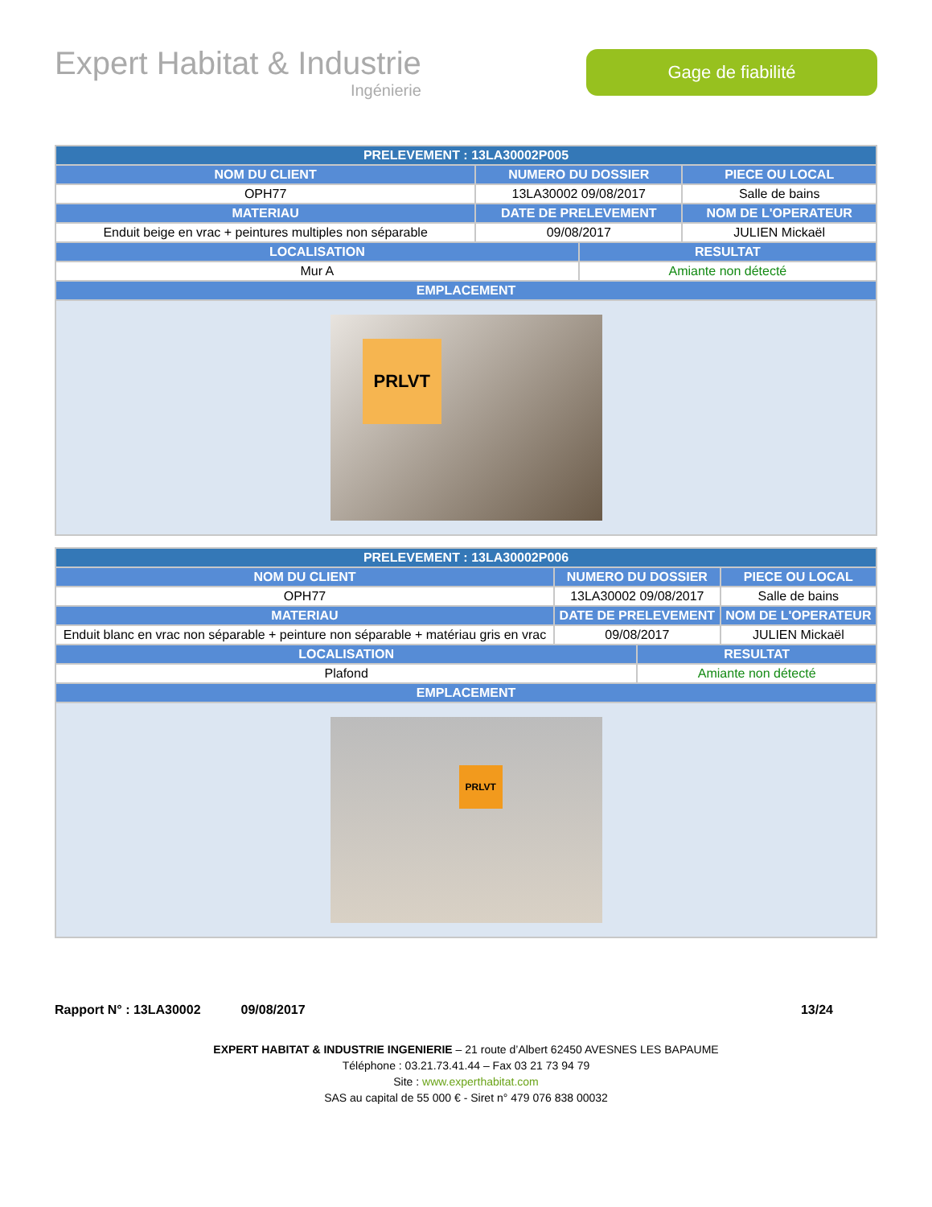Expert Habitat & Industrie
Ingénierie
Gage de fiabilité
| PRELEVEMENT : 13LA30002P005 | | | |
| --- | --- | --- | --- |
| NOM DU CLIENT | NUMERO DU DOSSIER | | PIECE OU LOCAL |
| OPH77 | 13LA30002 09/08/2017 | | Salle de bains |
| MATERIAU | DATE DE PRELEVEMENT | | NOM DE L'OPERATEUR |
| Enduit beige en vrac + peintures multiples non séparable | 09/08/2017 | | JULIEN Mickaël |
| LOCALISATION | | RESULTAT | |
| Mur A | | Amiante non détecté | |
| EMPLACEMENT | | | |
| PRLVT | | | |
| PRELEVEMENT : 13LA30002P006 | | | |
| --- | --- | --- | --- |
| NOM DU CLIENT | NUMERO DU DOSSIER | | PIECE OU LOCAL |
| OPH77 | 13LA30002 09/08/2017 | | Salle de bains |
| MATERIAU | DATE DE PRELEVEMENT | | NOM DE L'OPERATEUR |
| Enduit blanc en vrac non séparable + peinture non séparable + matériau gris en vrac | 09/08/2017 | | JULIEN Mickaël |
| LOCALISATION | | RESULTAT | |
| Plafond | | Amiante non détecté | |
| EMPLACEMENT | | | |
| PRLVT | | | |
Rapport N° : 13LA30002 09/08/2017 13/24
EXPERT HABITAT & INDUSTRIE INGENIERIE – 21 route d’Albert 62450 AVESNES LES BAPAUME
Téléphone : 03.21.73.41.44 – Fax 03 21 73 94 79
Site : www.experthabitat.com
SAS au capital de 55 000 € - Siret n° 479 076 838 00032